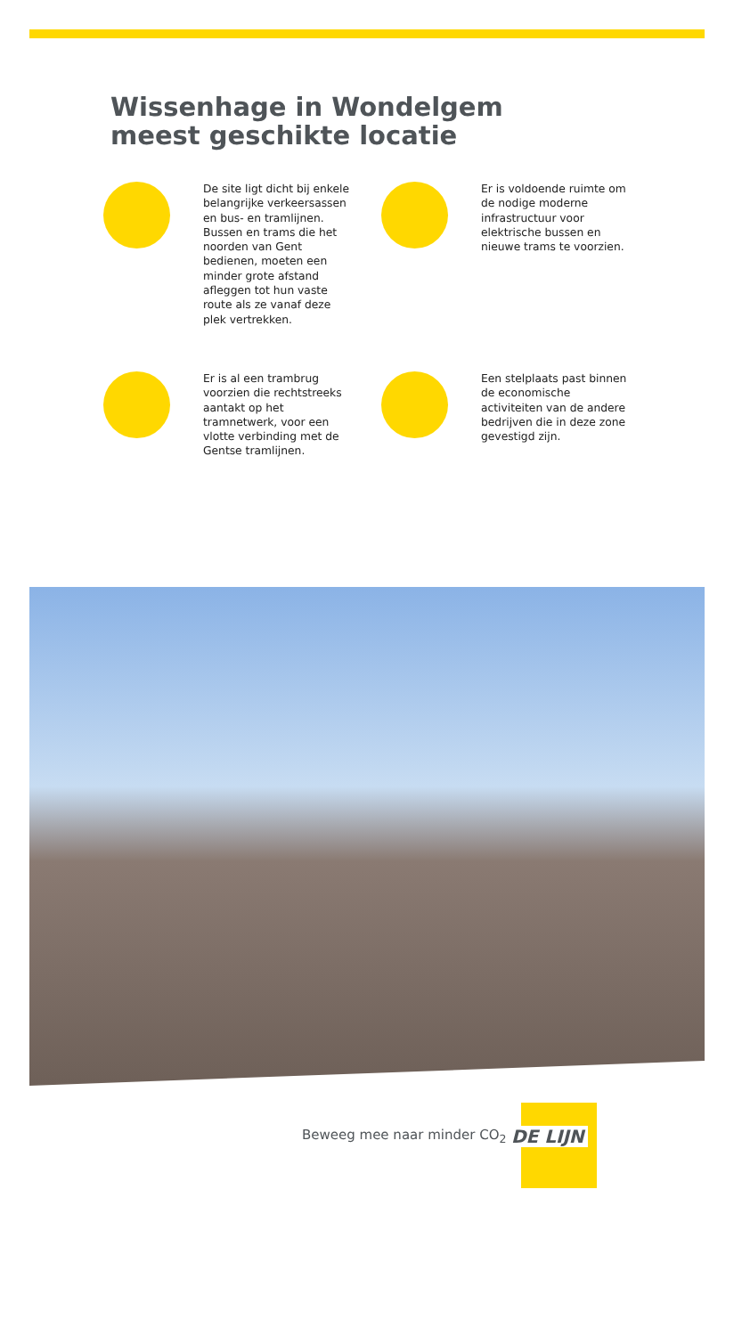Wissenhage in Wondelgem
meest geschikte locatie
De site ligt dicht bij enkele belangrijke verkeersassen en bus- en tramlijnen. Bussen en trams die het noorden van Gent bedienen, moeten een minder grote afstand afleggen tot hun vaste route als ze vanaf deze plek vertrekken.
Er is voldoende ruimte om de nodige moderne infrastructuur voor elektrische bussen en nieuwe trams te voorzien.
Er is al een trambrug voorzien die rechtstreeks aantakt op het tramnetwerk, voor een vlotte verbinding met de Gentse tramlijnen.
Een stelplaats past binnen de economische activiteiten van de andere bedrijven die in deze zone gevestigd zijn.
Beweeg mee naar minder CO<sub>2</sub>
DE LIJN